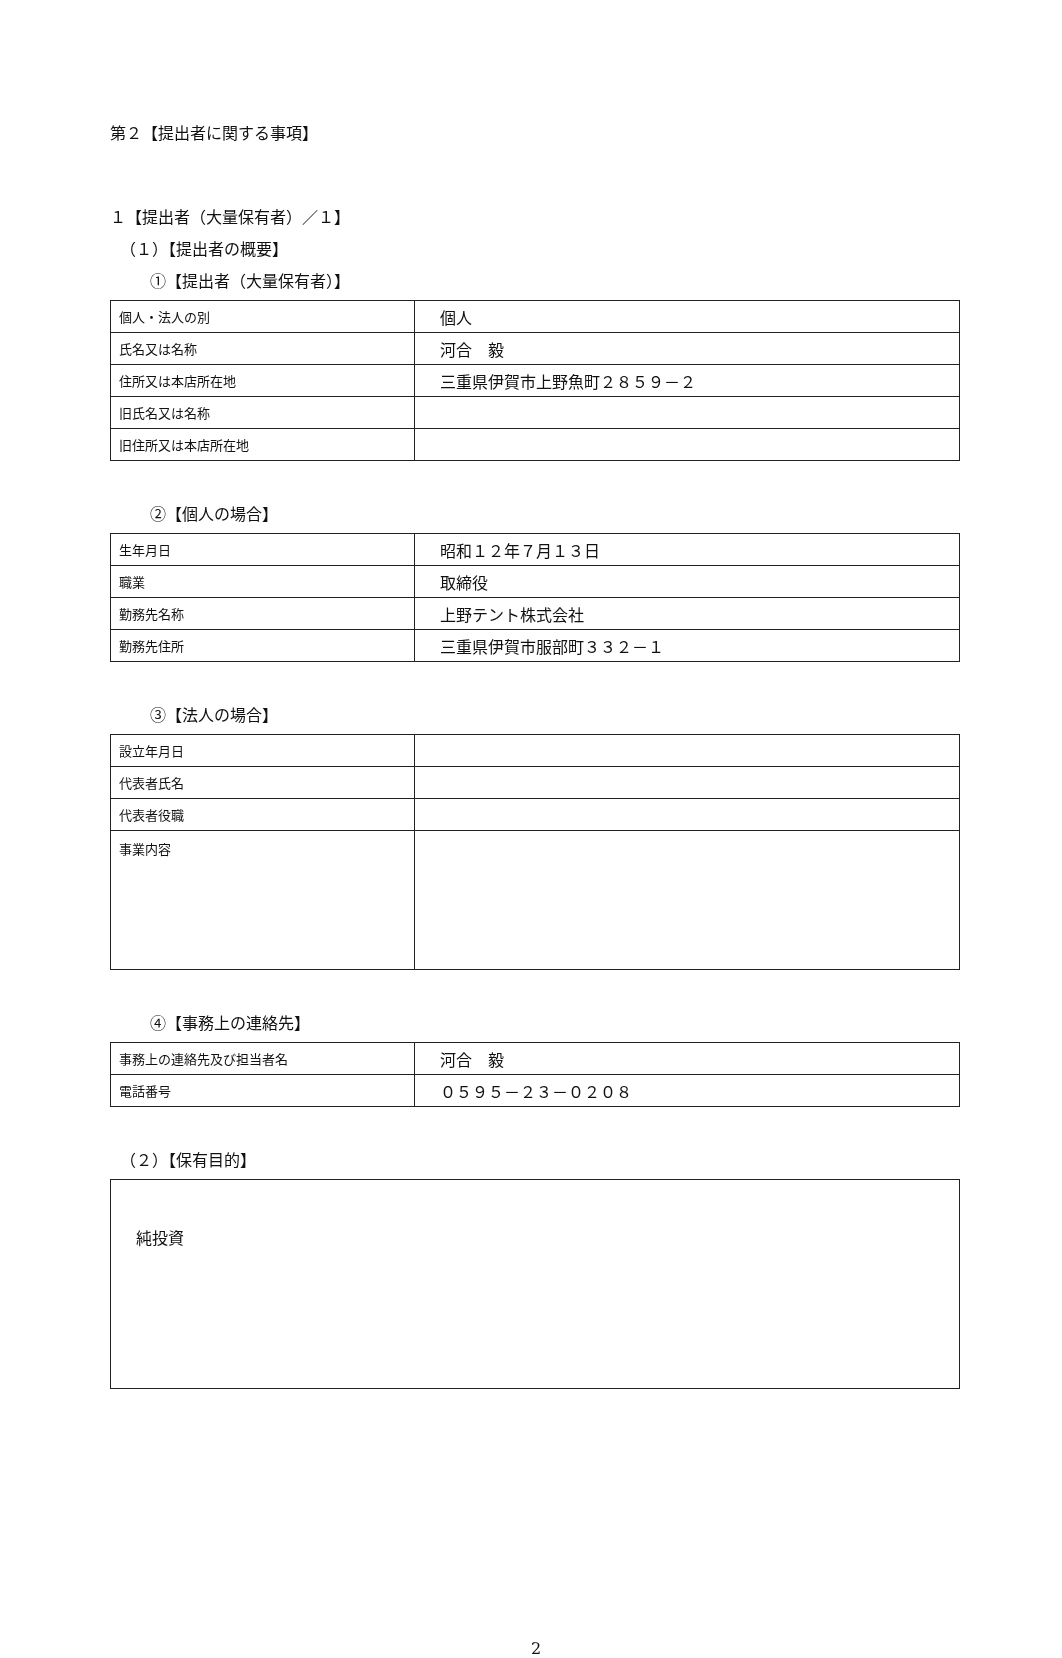第２【提出者に関する事項】
１【提出者（大量保有者）／１】
（１）【提出者の概要】
①【提出者（大量保有者）】
| 個人・法人の別 | 個人 |
| 氏名又は名称 | 河合 毅 |
| 住所又は本店所在地 | 三重県伊賀市上野魚町２８５９－２ |
| 旧氏名又は名称 | |
| 旧住所又は本店所在地 | |
②【個人の場合】
| 生年月日 | 昭和１２年７月１３日 |
| 職業 | 取締役 |
| 勤務先名称 | 上野テント株式会社 |
| 勤務先住所 | 三重県伊賀市服部町３３２－１ |
③【法人の場合】
| 設立年月日 | |
| 代表者氏名 | |
| 代表者役職 | |
| 事業内容 | |
④【事務上の連絡先】
| 事務上の連絡先及び担当者名 | 河合 毅 |
| 電話番号 | ０５９５－２３－０２０８ |
（２）【保有目的】
純投資
2